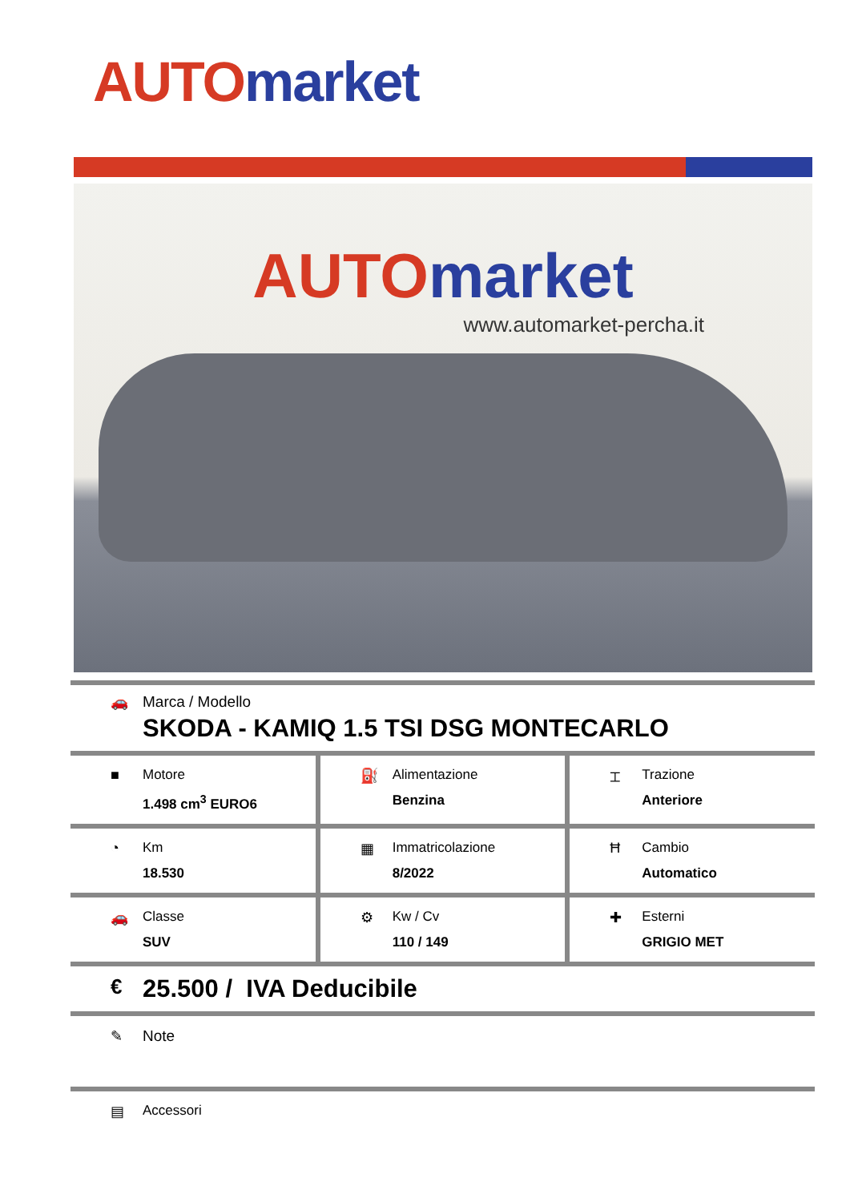AUTO market
AUTO market
www.automarket-percha.it
🚗 Marca / Modello
SKODA - KAMIQ 1.5 TSI DSG MONTECARLO
■ Motore
1.498 cm<sup>3</sup> EURO6
⛽ Alimentazione
Benzina
⌶ Trazione
Anteriore
◔ Km
18.530
▦ Immatricolazione
8/2022
Ħ Cambio
Automatico
🚗 Classe
SUV
⚙ Kw / Cv
110 / 149
✚ Esterni
GRIGIO MET
€
25.500 / IVA Deducibile
✎ Note
▤ Accessori